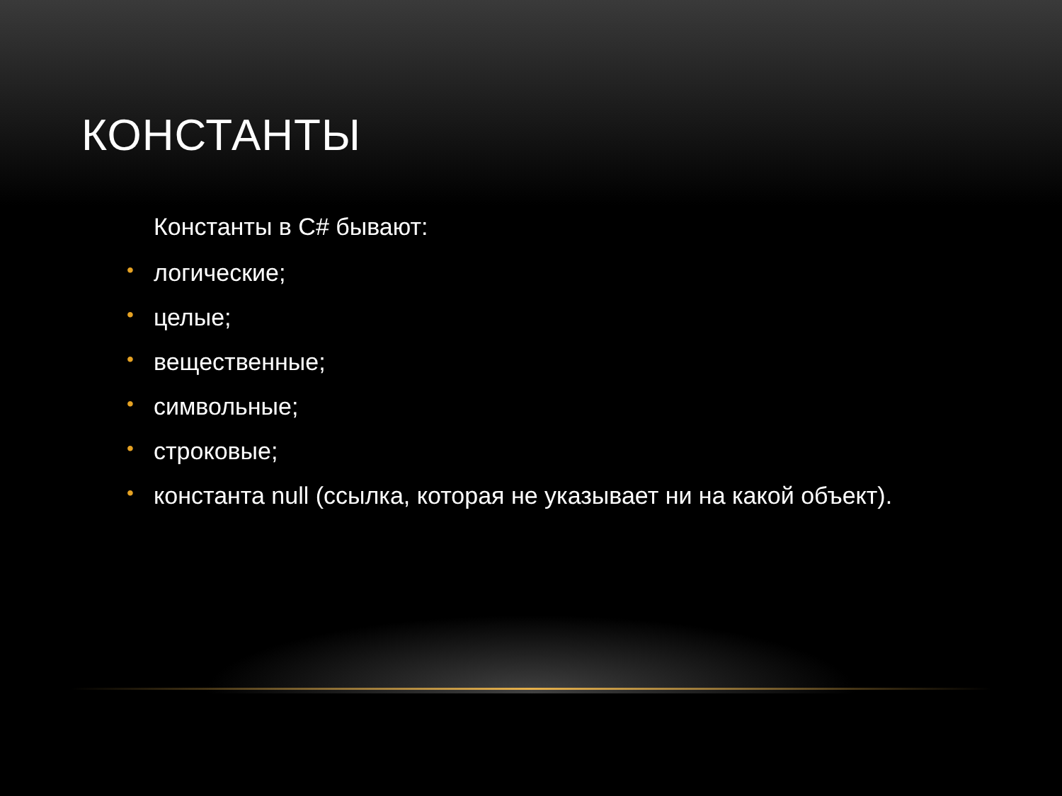КОНСТАНТЫ
Константы в C# бывают:
• логические;
• целые;
• вещественные;
• символьные;
• строковые;
• константа null (ссылка, которая не указывает ни на какой объект).